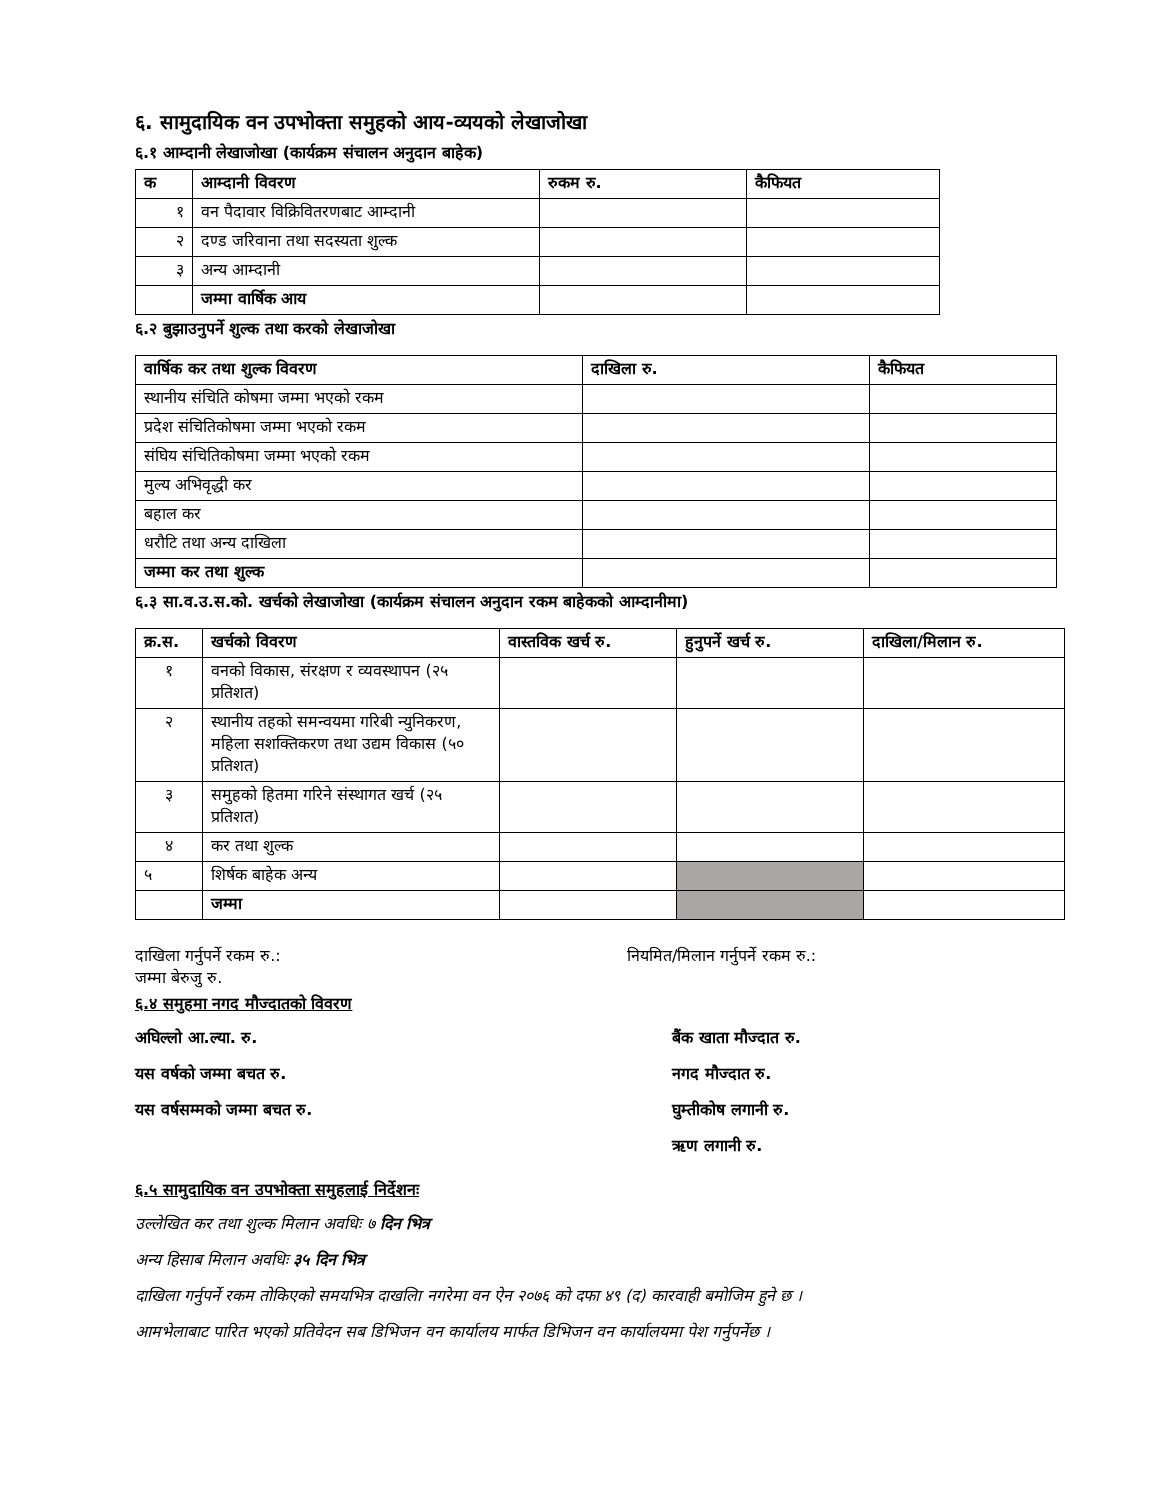६. सामुदायिक वन उपभोक्ता समुहको आय-व्ययको लेखाजोखा
६.१ आम्दानी लेखाजोखा (कार्यक्रम संचालन अनुदान बाहेक)
| क | आम्दानी विवरण | रुकम रु. | कैफियत |
| --- | --- | --- | --- |
| १ | वन पैदावार विक्रिवितरणबाट आम्दानी | | |
| २ | दण्ड जरिवाना तथा सदस्यता शुल्क | | |
| ३ | अन्य आम्दानी | | |
| | जम्मा वार्षिक आय | | |
६.२ बुझाउनुपर्ने शुल्क तथा करको लेखाजोखा
| वार्षिक कर तथा शुल्क विवरण | दाखिला रु. | कैफियत |
| --- | --- | --- |
| स्थानीय संचिति कोषमा जम्मा भएको रकम | | |
| प्रदेश संचितिकोषमा जम्मा भएको रकम | | |
| संघिय संचितिकोषमा जम्मा भएको रकम | | |
| मुल्य अभिवृद्धी कर | | |
| बहाल कर | | |
| धरौटि तथा अन्य दाखिला | | |
| जम्मा कर तथा शुल्क | | |
६.३ सा.व.उ.स.को. खर्चको लेखाजोखा (कार्यक्रम संचालन अनुदान रकम बाहेकको आम्दानीमा)
| क्र.स. | खर्चको विवरण | वास्तविक खर्च रु. | हुनुपर्ने खर्च रु. | दाखिला/मिलान रु. |
| --- | --- | --- | --- | --- |
| १ | वनको विकास, संरक्षण र व्यवस्थापन (२५ प्रतिशत) | | | |
| २ | स्थानीय तहको समन्वयमा गरिबी न्युनिकरण, महिला सशक्तिकरण तथा उद्यम विकास (५० प्रतिशत) | | | |
| ३ | समुहको हितमा गरिने संस्थागत खर्च (२५ प्रतिशत) | | | |
| ४ | कर तथा शुल्क | | | |
| ५ | शिर्षक बाहेक अन्य | | | |
| | जम्मा | | | |
दाखिला गर्नुपर्ने रकम रु.: नियमित/मिलान गर्नुपर्ने रकम रु.:
जम्मा बेरुजु रु.
६.४ समुहमा नगद मौज्दातको विवरण
अघिल्लो आ.ल्या. रु.
यस वर्षको जम्मा बचत रु.
यस वर्षसम्मको जम्मा बचत रु.
बैंक खाता मौज्दात रु.
नगद मौज्दात रु.
घुम्तीकोष लगानी रु.
ऋण लगानी रु.
६.५ सामुदायिक वन उपभोक्ता समुहलाई निर्देशनः
उल्लेखित कर तथा शुल्क मिलान अवधिः ७ दिन भित्र
अन्य हिसाब मिलान अवधिः ३५ दिन भित्र
दाखिला गर्नुपर्ने रकम तोकिएको समयभित्र दाखलिा नगरेमा वन ऐन २०७६ को दफा ४९ (द) कारवाही बमोजिम हुने छ ।
आमभेलाबाट पारित भएको प्रतिवेदन सब डिभिजन वन कार्यालय मार्फत डिभिजन वन कार्यालयमा पेश गर्नुपर्नेछ ।